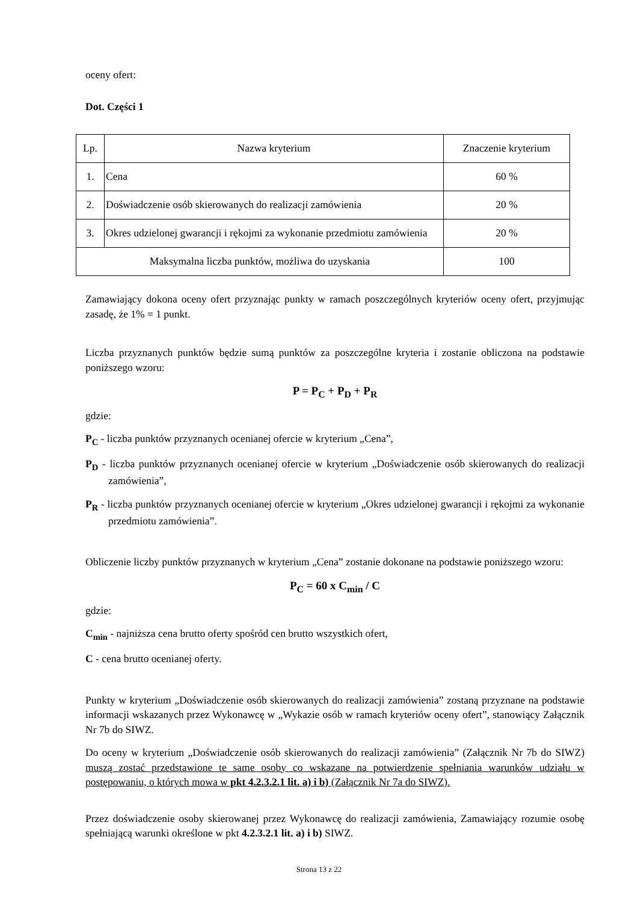oceny ofert:
Dot. Części 1
| Lp. | Nazwa kryterium | Znaczenie kryterium |
| 1. | Cena | 60 % |
| 2. | Doświadczenie osób skierowanych do realizacji zamówienia | 20 % |
| 3. | Okres udzielonej gwarancji i rękojmi za wykonanie przedmiotu zamówienia | 20 % |
| Maksymalna liczba punktów, możliwa do uzyskania | | 100 |
Zamawiający dokona oceny ofert przyznając punkty w ramach poszczególnych kryteriów oceny ofert, przyjmując zasadę, że 1% = 1 punkt.
Liczba przyznanych punktów będzie sumą punktów za poszczególne kryteria i zostanie obliczona na podstawie poniższego wzoru:
P = P<sub>C</sub> + P<sub>D</sub> + P<sub>R</sub>
gdzie:
P<sub>C</sub> - liczba punktów przyznanych ocenianej ofercie w kryterium „Cena”,
P<sub>D</sub> - liczba punktów przyznanych ocenianej ofercie w kryterium „Doświadczenie osób skierowanych do realizacji zamówienia”,
P<sub>R</sub> - liczba punktów przyznanych ocenianej ofercie w kryterium „Okres udzielonej gwarancji i rękojmi za wykonanie przedmiotu zamówienia”.
Obliczenie liczby punktów przyznanych w kryterium „Cena” zostanie dokonane na podstawie poniższego wzoru:
P<sub>C</sub> = 60 x C<sub>min</sub> / C
gdzie:
C<sub>min</sub> - najniższa cena brutto oferty spośród cen brutto wszystkich ofert,
C - cena brutto ocenianej oferty.
Punkty w kryterium „Doświadczenie osób skierowanych do realizacji zamówienia” zostaną przyznane na podstawie informacji wskazanych przez Wykonawcę w „Wykazie osób w ramach kryteriów oceny ofert”, stanowiący Załącznik Nr 7b do SIWZ.
Do oceny w kryterium „Doświadczenie osób skierowanych do realizacji zamówienia” (Załącznik Nr 7b do SIWZ) muszą zostać przedstawione te same osoby co wskazane na potwierdzenie spełniania warunków udziału w postępowaniu, o których mowa w pkt 4.2.3.2.1 lit. a) i b) (Załącznik Nr 7a do SIWZ).
Przez doświadczenie osoby skierowanej przez Wykonawcę do realizacji zamówienia, Zamawiający rozumie osobę spełniającą warunki określone w pkt 4.2.3.2.1 lit. a) i b) SIWZ.
Strona 13 z 22